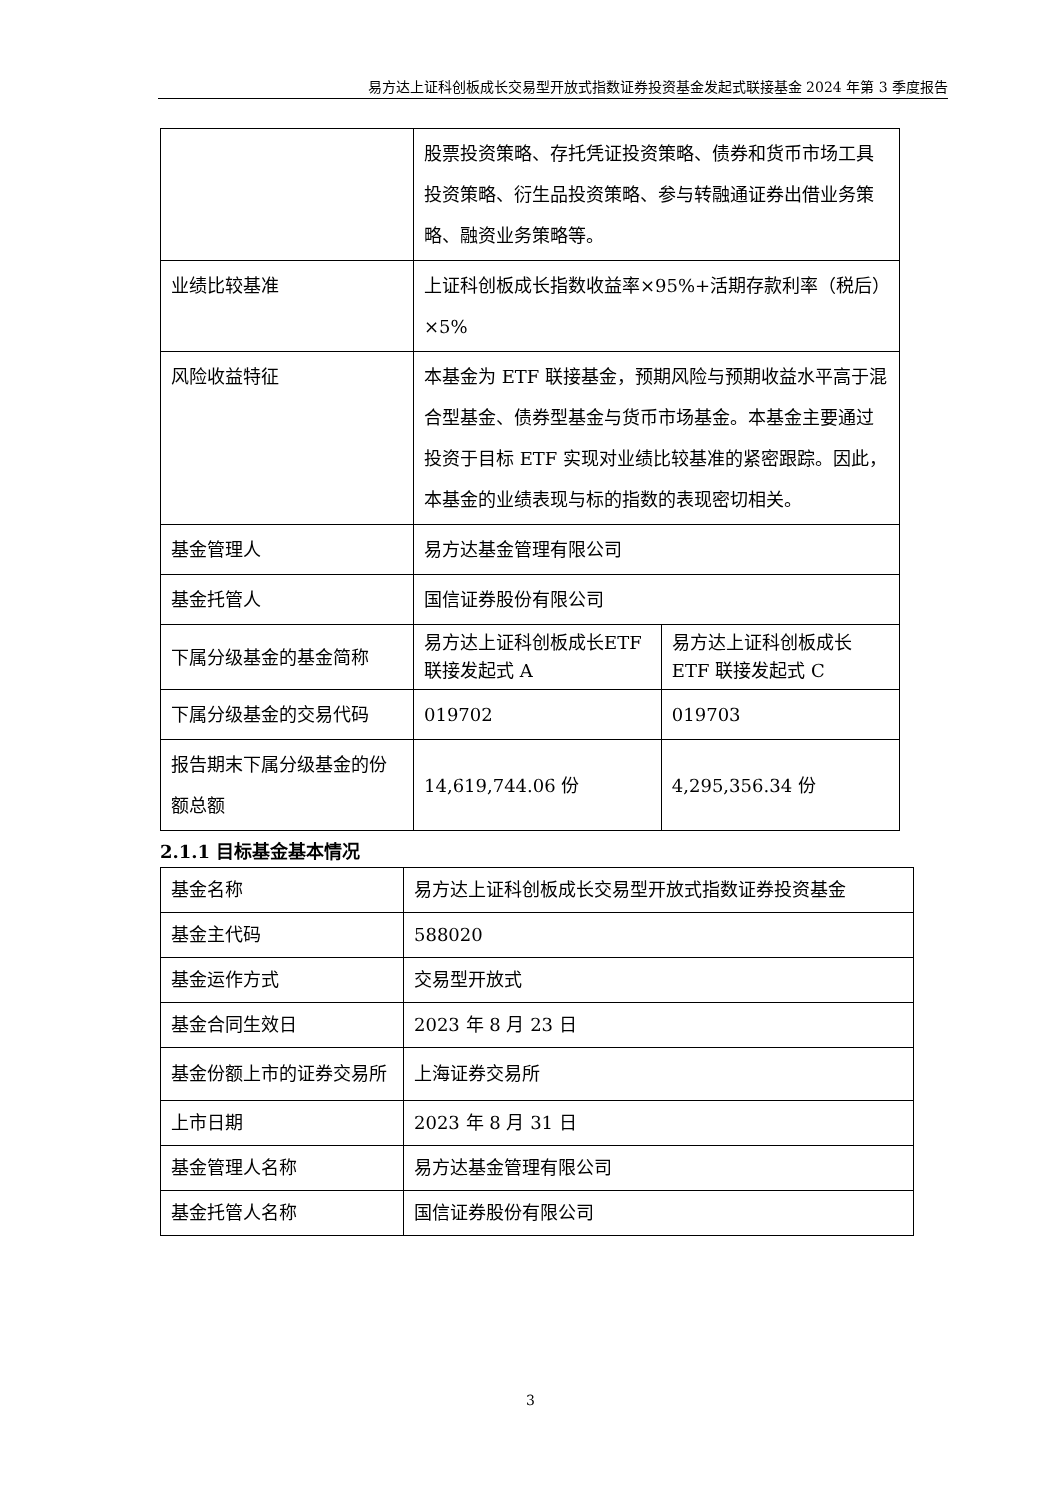易方达上证科创板成长交易型开放式指数证券投资基金发起式联接基金 2024 年第 3 季度报告
| | 股票投资策略、存托凭证投资策略、债券和货币市场工具投资策略、衍生品投资策略、参与转融通证券出借业务策略、融资业务策略等。 | |
| 业绩比较基准 | 上证科创板成长指数收益率×95%+活期存款利率（税后）×5% | |
| 风险收益特征 | 本基金为 ETF 联接基金，预期风险与预期收益水平高于混合型基金、债券型基金与货币市场基金。本基金主要通过投资于目标 ETF 实现对业绩比较基准的紧密跟踪。因此，本基金的业绩表现与标的指数的表现密切相关。 | |
| 基金管理人 | 易方达基金管理有限公司 | |
| 基金托管人 | 国信证券股份有限公司 | |
| 下属分级基金的基金简称 | 易方达上证科创板成长ETF 联接发起式 A | 易方达上证科创板成长ETF 联接发起式 C |
| 下属分级基金的交易代码 | 019702 | 019703 |
| 报告期末下属分级基金的份额总额 | 14,619,744.06 份 | 4,295,356.34 份 |
2.1.1 目标基金基本情况
| 基金名称 | 易方达上证科创板成长交易型开放式指数证券投资基金 |
| 基金主代码 | 588020 |
| 基金运作方式 | 交易型开放式 |
| 基金合同生效日 | 2023 年 8 月 23 日 |
| 基金份额上市的证券交易所 | 上海证券交易所 |
| 上市日期 | 2023 年 8 月 31 日 |
| 基金管理人名称 | 易方达基金管理有限公司 |
| 基金托管人名称 | 国信证券股份有限公司 |
3